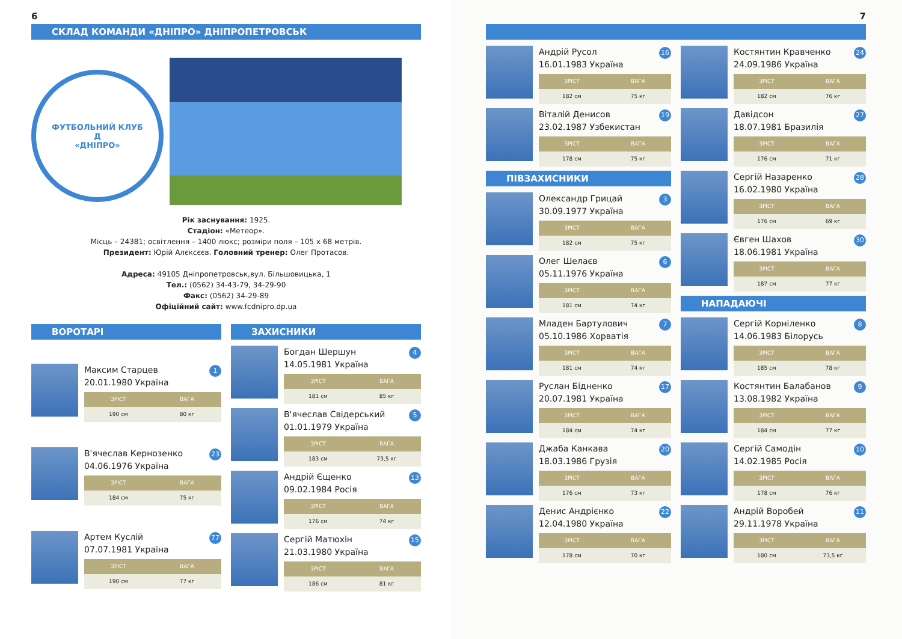6
СКЛАД КОМАНДИ «ДНІПРО» ДНІПРОПЕТРОВСЬК
ФУТБОЛЬНИЙ КЛУБ
Д
«ДНІПРО»
Рік заснування: 1925.
Стадіон: «Метеор».
Місць – 24381; освітлення – 1400 люкс; розміри поля – 105 х 68 метрів.
Президент: Юрій Алєксєєв. Головний тренер: Олег Протасов.
Адреса: 49105 Дніпропетровськ,вул. Більшовицька, 1
Тел.: (0562) 34-43-79, 34-29-90
Факс: (0562) 34-29-89
Офіційний сайт: www.fcdnipro.dp.ua
ВОРОТАРІ
Максим Старцев
20.01.1980 Україна
1
ЗРІСТ
190 см
ВАГА
80 кг
В'ячеслав Кернозенко
04.06.1976 Україна
23
ЗРІСТ
184 см
ВАГА
75 кг
Артем Куслій
07.07.1981 Україна
77
ЗРІСТ
190 см
ВАГА
77 кг
ЗАХИСНИКИ
Богдан Шершун
14.05.1981 Україна
4
ЗРІСТ
181 см
ВАГА
85 кг
В'ячеслав Свідерський
01.01.1979 Україна
5
ЗРІСТ
183 см
ВАГА
73,5 кг
Андрій Єщенко
09.02.1984 Росія
13
ЗРІСТ
176 см
ВАГА
74 кг
Сергій Матюхін
21.03.1980 Україна
15
ЗРІСТ
186 см
ВАГА
81 кг
7
Андрій Русол
16.01.1983 Україна
16
ЗРІСТ
182 см
ВАГА
75 кг
Віталій Денисов
23.02.1987 Узбекистан
19
ЗРІСТ
178 см
ВАГА
75 кг
ПІВЗАХИСНИКИ
Олександр Грицай
30.09.1977 Україна
3
ЗРІСТ
182 см
ВАГА
75 кг
Олег Шелаєв
05.11.1976 Україна
6
ЗРІСТ
181 см
ВАГА
74 кг
Младен Бартулович
05.10.1986 Хорватія
7
ЗРІСТ
181 см
ВАГА
74 кг
Руслан Бідненко
20.07.1981 Україна
17
ЗРІСТ
184 см
ВАГА
74 кг
Джаба Канкава
18.03.1986 Грузія
20
ЗРІСТ
176 см
ВАГА
73 кг
Денис Андрієнко
12.04.1980 Україна
22
ЗРІСТ
178 см
ВАГА
70 кг
Костянтин Кравченко
24.09.1986 Україна
24
ЗРІСТ
182 см
ВАГА
76 кг
Давідсон
18.07.1981 Бразилія
27
ЗРІСТ
176 см
ВАГА
71 кг
Сергій Назаренко
16.02.1980 Україна
28
ЗРІСТ
176 см
ВАГА
69 кг
Євген Шахов
18.06.1981 Україна
30
ЗРІСТ
187 см
ВАГА
77 кг
НАПАДАЮЧІ
Сергій Корніленко
14.06.1983 Білорусь
8
ЗРІСТ
185 см
ВАГА
78 кг
Костянтин Балабанов
13.08.1982 Україна
9
ЗРІСТ
184 см
ВАГА
77 кг
Сергій Самодін
14.02.1985 Росія
10
ЗРІСТ
178 см
ВАГА
76 кг
Андрій Воробей
29.11.1978 Україна
11
ЗРІСТ
180 см
ВАГА
73,5 кг